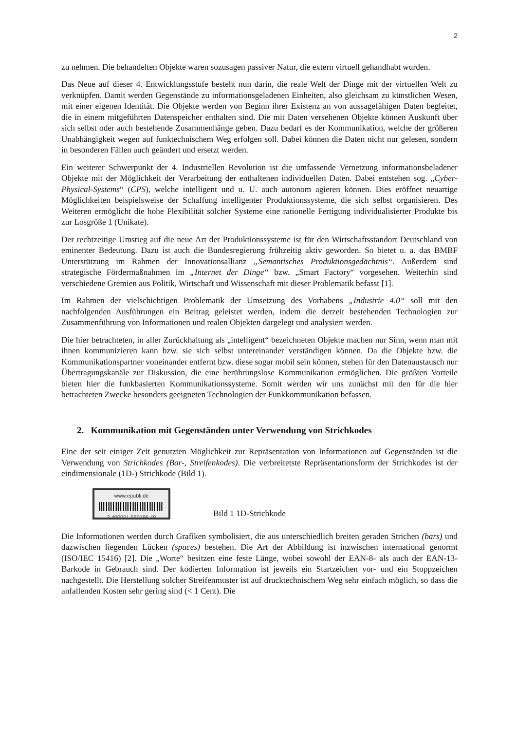2
zu nehmen. Die behandelten Objekte waren sozusagen passiver Natur, die extern virtuell gehandhabt wurden.
Das Neue auf dieser 4. Entwicklungsstufe besteht nun darin, die reale Welt der Dinge mit der virtuellen Welt zu verknüpfen. Damit werden Gegenstände zu informationsgeladenen Einheiten, also gleichsam zu künstlichen Wesen, mit einer eigenen Identität. Die Objekte werden von Beginn ihrer Existenz an von aussagefähigen Daten begleitet, die in einem mitgeführten Datenspeicher enthalten sind. Die mit Daten versehenen Objekte können Auskunft über sich selbst oder auch bestehende Zusammenhänge geben. Dazu bedarf es der Kommunikation, welche der größeren Unabhängigkeit wegen auf funktechnischem Weg erfolgen soll. Dabei können die Daten nicht nur gelesen, sondern in besonderen Fällen auch geändert und ersetzt werden.
Ein weiterer Schwerpunkt der 4. Industriellen Revolution ist die umfassende Vernetzung informationsbeladener Objekte mit der Möglichkeit der Verarbeitung der enthaltenen individuellen Daten. Dabei entstehen sog. „Cyber-Physical-Systems“ (CPS), welche intelligent und u. U. auch autonom agieren können. Dies eröffnet neuartige Möglichkeiten beispielsweise der Schaffung intelligenter Produktionssysteme, die sich selbst organisieren. Des Weiteren ermöglicht die hohe Flexibilität solcher Systeme eine rationelle Fertigung individualisierter Produkte bis zur Losgröße 1 (Unikate).
Der rechtzeitige Umstieg auf die neue Art der Produktionssysteme ist für den Wirtschaftsstandort Deutschland von eminenter Bedeutung. Dazu ist auch die Bundesregierung frühzeitig aktiv geworden. So bietet u. a. das BMBF Unterstützung im Rahmen der Innovationsallianz „Semantisches Produktionsgedächtnis“. Außerdem sind strategische Fördermaßnahmen im „Internet der Dinge“ bzw. „Smart Factory“ vorgesehen. Weiterhin sind verschiedene Gremien aus Politik, Wirtschaft und Wissenschaft mit dieser Problematik befasst [1].
Im Rahmen der vielschichtigen Problematik der Umsetzung des Vorhabens „Industrie 4.0“ soll mit den nachfolgenden Ausführungen ein Beitrag geleistet werden, indem die derzeit bestehenden Technologien zur Zusammenführung von Informationen und realen Objekten dargelegt und analysiert werden.
Die hier betrachteten, in aller Zurückhaltung als „intelligent“ bezeichneten Objekte machen nur Sinn, wenn man mit ihnen kommunizieren kann bzw. sie sich selbst untereinander verständigen können. Da die Objekte bzw. die Kommunikationspartner voneinander entfernt bzw. diese sogar mobil sein können, stehen für den Datenaustausch nur Übertragungskanäle zur Diskussion, die eine berührungslose Kommunikation ermöglichen. Die größten Vorteile bieten hier die funkbasierten Kommunikationssysteme. Somit werden wir uns zunächst mit den für die hier betrachteten Zwecke besonders geeigneten Technologien der Funkkommunikation befassen.
2. Kommunikation mit Gegenständen unter Verwendung von Strichkodes
Eine der seit einiger Zeit genutzten Möglichkeit zur Repräsentation von Informationen auf Gegenständen ist die Verwendung von Strichkodes (Bar-, Streifenkodes). Die verbreitetste Repräsentationsform der Strichkodes ist der eindimensionale (1D-) Strichkode (Bild 1).
www.epubli.de
2 400001 560196 48
Bild 1 1D-Strichkode
Die Informationen werden durch Grafiken symbolisiert, die aus unterschiedlich breiten geraden Strichen (bars) und dazwischen liegenden Lücken (spaces) bestehen. Die Art der Abbildung ist inzwischen international genormt (ISO/IEC 15416) [2]. Die „Worte“ besitzen eine feste Länge, wobei sowohl der EAN-8- als auch der EAN-13-Barkode in Gebrauch sind. Der kodierten Information ist jeweils ein Startzeichen vor- und ein Stoppzeichen nachgestellt. Die Herstellung solcher Streifenmuster ist auf drucktechnischem Weg sehr einfach möglich, so dass die anfallenden Kosten sehr gering sind (< 1 Cent). Die